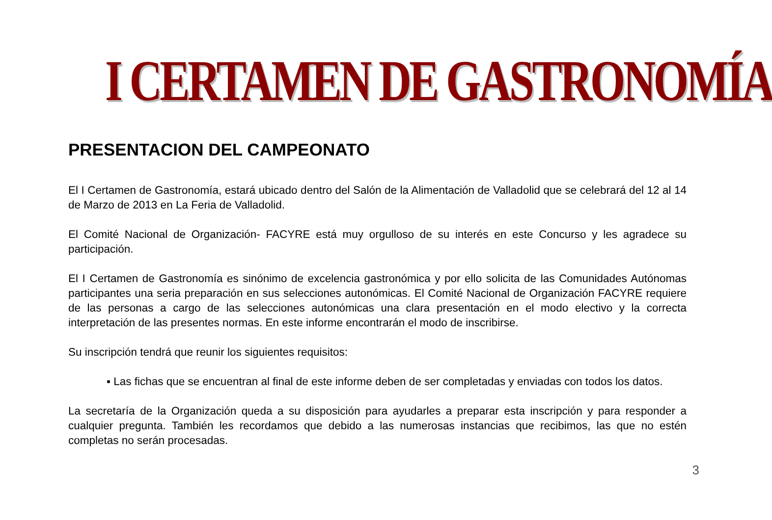I CERTAMEN DE GASTRONOMÍA
PRESENTACION DEL CAMPEONATO
El I Certamen de Gastronomía, estará ubicado dentro del Salón de la Alimentación de Valladolid que se celebrará del 12 al 14 de Marzo de 2013 en La Feria de Valladolid.
El Comité Nacional de Organización- FACYRE está muy orgulloso de su interés en este Concurso y les agradece su participación.
El I Certamen de Gastronomía es sinónimo de excelencia gastronómica y por ello solicita de las Comunidades Autónomas participantes una seria preparación en sus selecciones autonómicas. El Comité Nacional de Organización FACYRE requiere de las personas a cargo de las selecciones autonómicas una clara presentación en el modo electivo y la correcta interpretación de las presentes normas. En este informe encontrarán el modo de inscribirse.
Su inscripción tendrá que reunir los siguientes requisitos:
▪ Las fichas que se encuentran al final de este informe deben de ser completadas y enviadas con todos los datos.
La secretaría de la Organización queda a su disposición para ayudarles a preparar esta inscripción y para responder a cualquier pregunta. También les recordamos que debido a las numerosas instancias que recibimos, las que no estén completas no serán procesadas.
3